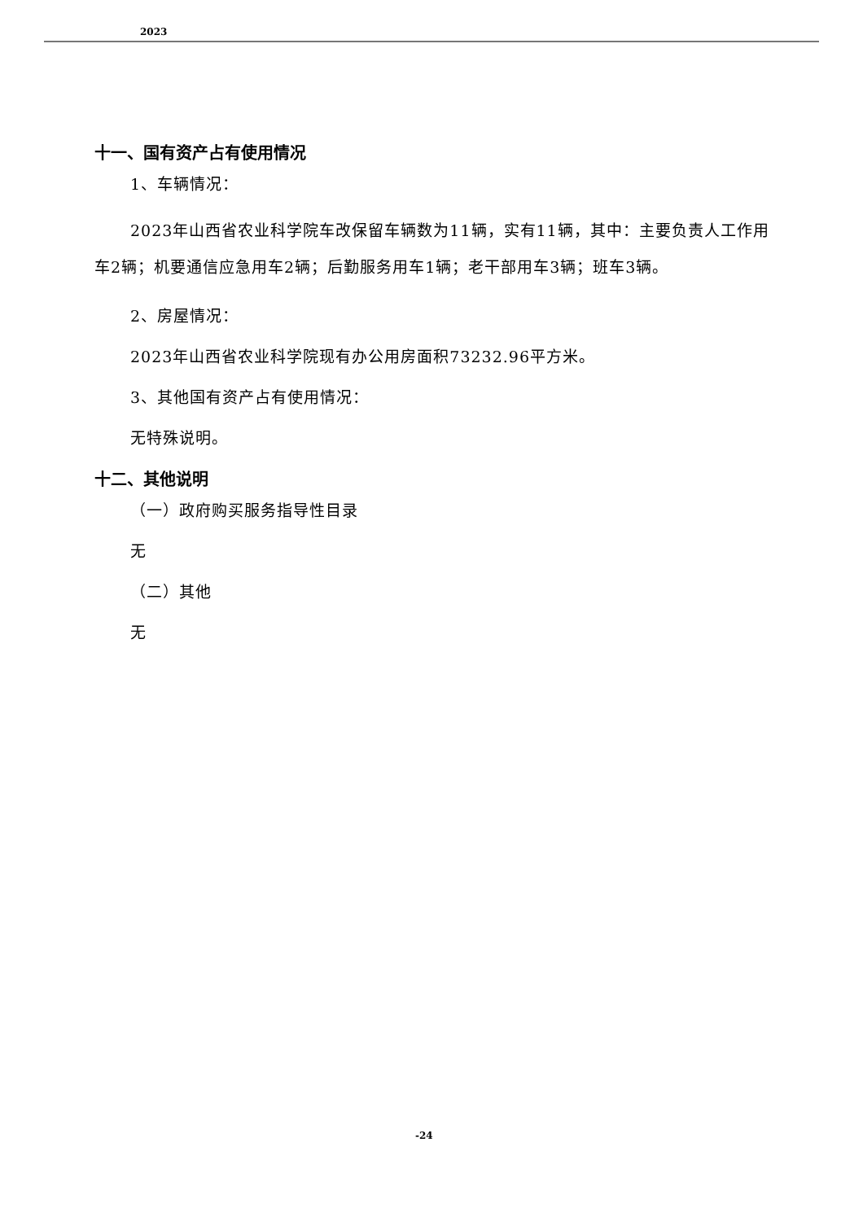2023
十一、国有资产占有使用情况
1、车辆情况：
2023年山西省农业科学院车改保留车辆数为11辆，实有11辆，其中：主要负责人工作用车2辆；机要通信应急用车2辆；后勤服务用车1辆；老干部用车3辆；班车3辆。
2、房屋情况：
2023年山西省农业科学院现有办公用房面积73232.96平方米。
3、其他国有资产占有使用情况：
无特殊说明。
十二、其他说明
（一）政府购买服务指导性目录
无
（二）其他
无
-24